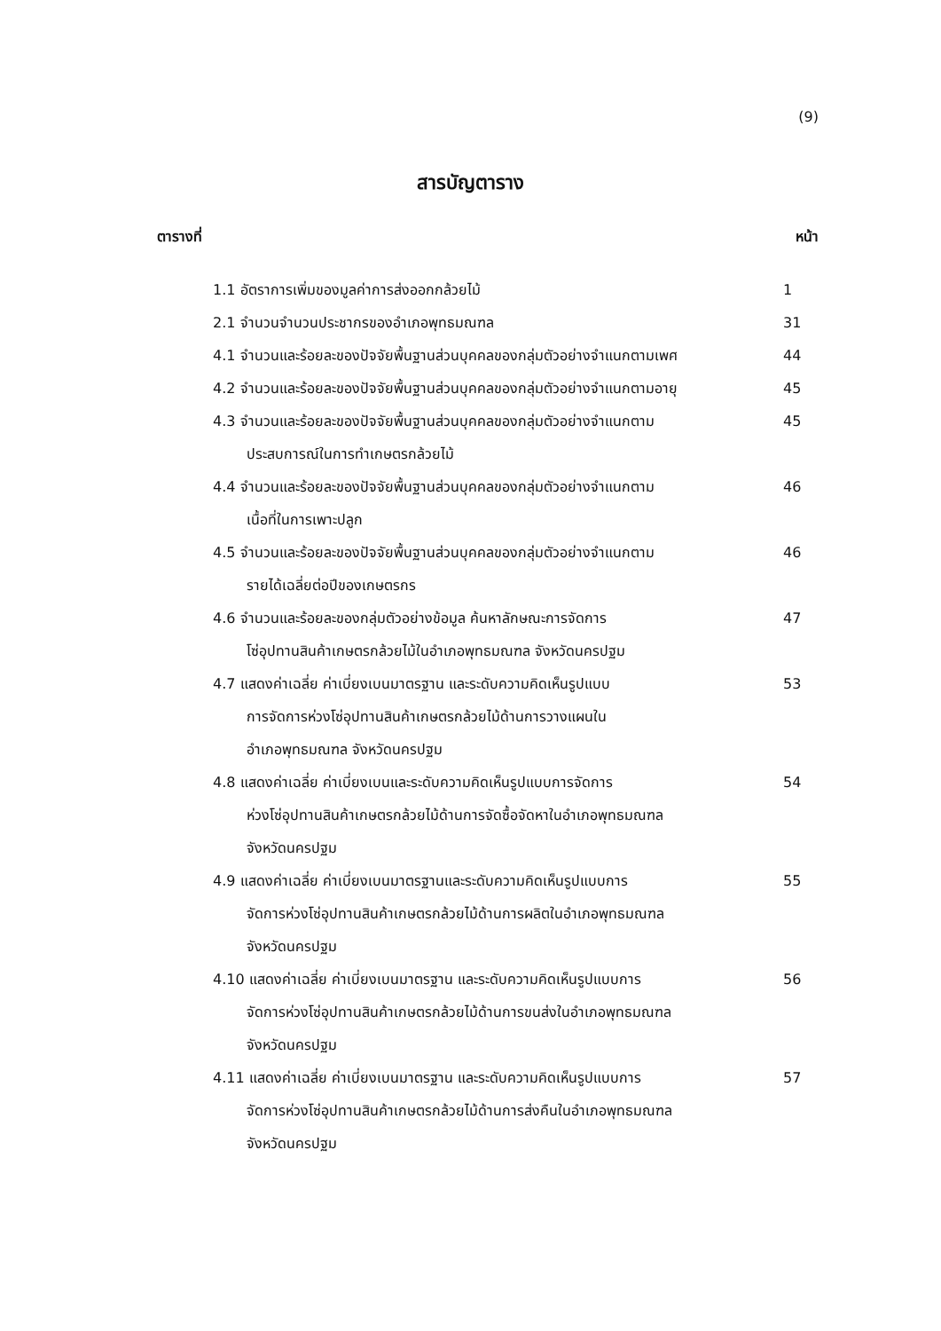(9)
สารบัญตาราง
ตารางที่ หน้า
1.1 อัตราการเพิ่มของมูลค่าการส่งออกกล้วยไม้
1
2.1 จำนวนจำนวนประชากรของอำเภอพุทธมณฑล
31
4.1 จำนวนและร้อยละของปัจจัยพื้นฐานส่วนบุคคลของกลุ่มตัวอย่างจำแนกตามเพศ
44
4.2 จำนวนและร้อยละของปัจจัยพื้นฐานส่วนบุคคลของกลุ่มตัวอย่างจำแนกตามอายุ
45
4.3 จำนวนและร้อยละของปัจจัยพื้นฐานส่วนบุคคลของกลุ่มตัวอย่างจำแนกตาม
ประสบการณ์ในการทำเกษตรกล้วยไม้
45
4.4 จำนวนและร้อยละของปัจจัยพื้นฐานส่วนบุคคลของกลุ่มตัวอย่างจำแนกตาม
เนื้อที่ในการเพาะปลูก
46
4.5 จำนวนและร้อยละของปัจจัยพื้นฐานส่วนบุคคลของกลุ่มตัวอย่างจำแนกตาม
รายได้เฉลี่ยต่อปีของเกษตรกร
46
4.6 จำนวนและร้อยละของกลุ่มตัวอย่างข้อมูล ค้นหาลักษณะการจัดการ
โซ่อุปทานสินค้าเกษตรกล้วยไม้ในอำเภอพุทธมณฑล จังหวัดนครปฐม
47
4.7 แสดงค่าเฉลี่ย ค่าเบี่ยงเบนมาตรฐาน และระดับความคิดเห็นรูปแบบ
การจัดการห่วงโซ่อุปทานสินค้าเกษตรกล้วยไม้ด้านการวางแผนใน
อำเภอพุทธมณฑล จังหวัดนครปฐม
53
4.8 แสดงค่าเฉลี่ย ค่าเบี่ยงเบนและระดับความคิดเห็นรูปแบบการจัดการ
ห่วงโซ่อุปทานสินค้าเกษตรกล้วยไม้ด้านการจัดซื้อจัดหาในอำเภอพุทธมณฑล
จังหวัดนครปฐม
54
4.9 แสดงค่าเฉลี่ย ค่าเบี่ยงเบนมาตรฐานและระดับความคิดเห็นรูปแบบการ
จัดการห่วงโซ่อุปทานสินค้าเกษตรกล้วยไม้ด้านการผลิตในอำเภอพุทธมณฑล
จังหวัดนครปฐม
55
4.10 แสดงค่าเฉลี่ย ค่าเบี่ยงเบนมาตรฐาน และระดับความคิดเห็นรูปแบบการ
จัดการห่วงโซ่อุปทานสินค้าเกษตรกล้วยไม้ด้านการขนส่งในอำเภอพุทธมณฑล
จังหวัดนครปฐม
56
4.11 แสดงค่าเฉลี่ย ค่าเบี่ยงเบนมาตรฐาน และระดับความคิดเห็นรูปแบบการ
จัดการห่วงโซ่อุปทานสินค้าเกษตรกล้วยไม้ด้านการส่งคืนในอำเภอพุทธมณฑล
จังหวัดนครปฐม
57